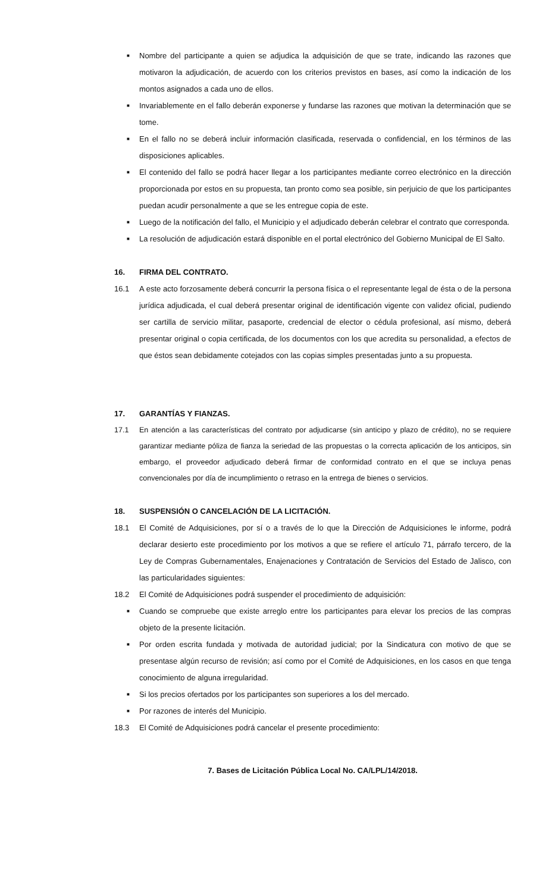■ Nombre del participante a quien se adjudica la adquisición de que se trate, indicando las razones que motivaron la adjudicación, de acuerdo con los criterios previstos en bases, así como la indicación de los montos asignados a cada uno de ellos.
■ Invariablemente en el fallo deberán exponerse y fundarse las razones que motivan la determinación que se tome.
■ En el fallo no se deberá incluir información clasificada, reservada o confidencial, en los términos de las disposiciones aplicables.
■ El contenido del fallo se podrá hacer llegar a los participantes mediante correo electrónico en la dirección proporcionada por estos en su propuesta, tan pronto como sea posible, sin perjuicio de que los participantes puedan acudir personalmente a que se les entregue copia de este.
■ Luego de la notificación del fallo, el Municipio y el adjudicado deberán celebrar el contrato que corresponda.
■ La resolución de adjudicación estará disponible en el portal electrónico del Gobierno Municipal de El Salto.
16. FIRMA DEL CONTRATO.
16.1 A este acto forzosamente deberá concurrir la persona física o el representante legal de ésta o de la persona jurídica adjudicada, el cual deberá presentar original de identificación vigente con validez oficial, pudiendo ser cartilla de servicio militar, pasaporte, credencial de elector o cédula profesional, así mismo, deberá presentar original o copia certificada, de los documentos con los que acredita su personalidad, a efectos de que éstos sean debidamente cotejados con las copias simples presentadas junto a su propuesta.
17. GARANTÍAS Y FIANZAS.
17.1 En atención a las características del contrato por adjudicarse (sin anticipo y plazo de crédito), no se requiere garantizar mediante póliza de fianza la seriedad de las propuestas o la correcta aplicación de los anticipos, sin embargo, el proveedor adjudicado deberá firmar de conformidad contrato en el que se incluya penas convencionales por día de incumplimiento o retraso en la entrega de bienes o servicios.
18. SUSPENSIÓN O CANCELACIÓN DE LA LICITACIÓN.
18.1 El Comité de Adquisiciones, por sí o a través de lo que la Dirección de Adquisiciones le informe, podrá declarar desierto este procedimiento por los motivos a que se refiere el artículo 71, párrafo tercero, de la Ley de Compras Gubernamentales, Enajenaciones y Contratación de Servicios del Estado de Jalisco, con las particularidades siguientes:
18.2 El Comité de Adquisiciones podrá suspender el procedimiento de adquisición:
■ Cuando se compruebe que existe arreglo entre los participantes para elevar los precios de las compras objeto de la presente licitación.
■ Por orden escrita fundada y motivada de autoridad judicial; por la Sindicatura con motivo de que se presentase algún recurso de revisión; así como por el Comité de Adquisiciones, en los casos en que tenga conocimiento de alguna irregularidad.
■ Si los precios ofertados por los participantes son superiores a los del mercado.
■ Por razones de interés del Municipio.
18.3 El Comité de Adquisiciones podrá cancelar el presente procedimiento:
7. Bases de Licitación Pública Local No. CA/LPL/14/2018.